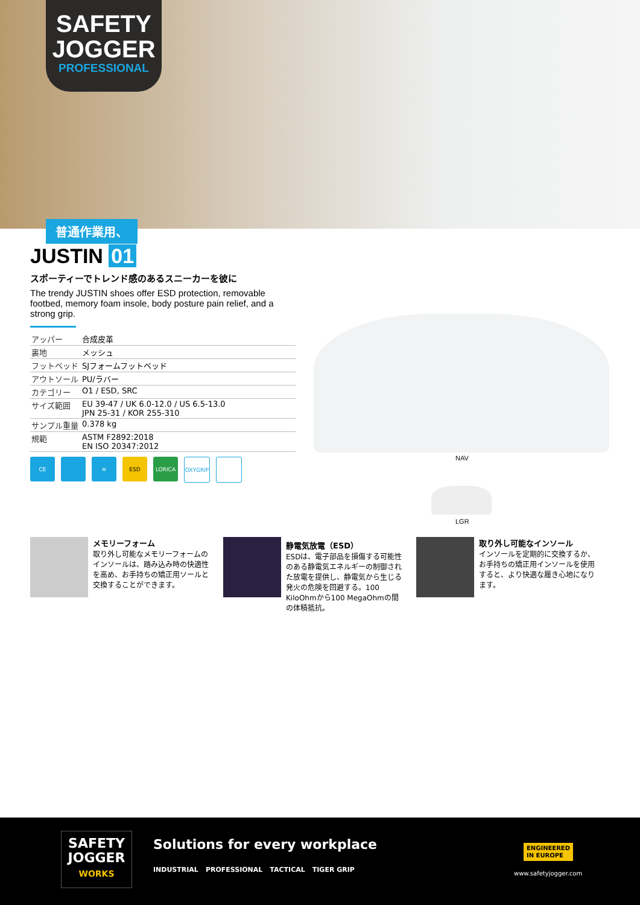SAFETY
JOGGER
PROFESSIONAL
普通作業用、
JUSTIN 01
スポーティーでトレンド感のあるスニーカーを彼に
The trendy JUSTIN shoes offer ESD protection, removable footbed, memory foam insole, body posture pain relief, and a strong grip.
| アッパー | 合成皮革 |
| 裏地 | メッシュ |
| フットベッド | SJフォームフットベッド |
| アウトソール | PU/ラバー |
| カテゴリー | O1 / ESD, SRC |
| サイズ範囲 | EU 39-47 / UK 6.0-12.0 / US 6.5-13.0 JPN 25-31 / KOR 255-310 |
| サンプル重量 | 0.378 kg |
| 規範 | ASTM F2892:2018 EN ISO 20347:2012 |
CE ≋ ESD LORICA OXYGRIP
NAV
LGR
メモリーフォーム
取り外し可能なメモリーフォームのインソールは、踏み込み時の快適性を高め、お手持ちの矯正用ソールと交換することができます。
静電気放電（ESD）
ESDは、電子部品を損傷する可能性のある静電気エネルギーの制御された放電を提供し、静電気から生じる発火の危険を回避する。100 KiloOhmから100 MegaOhmの間の体積抵抗。
取り外し可能なインソール
インソールを定期的に交換するか、お手持ちの矯正用インソールを使用すると、より快適な履き心地になります。
SAFETY
JOGGER
WORKS
Solutions for every workplace
INDUSTRIAL PROFESSIONAL TACTICAL TIGER GRIP
ENGINEERED
IN EUROPE
www.safetyjogger.com